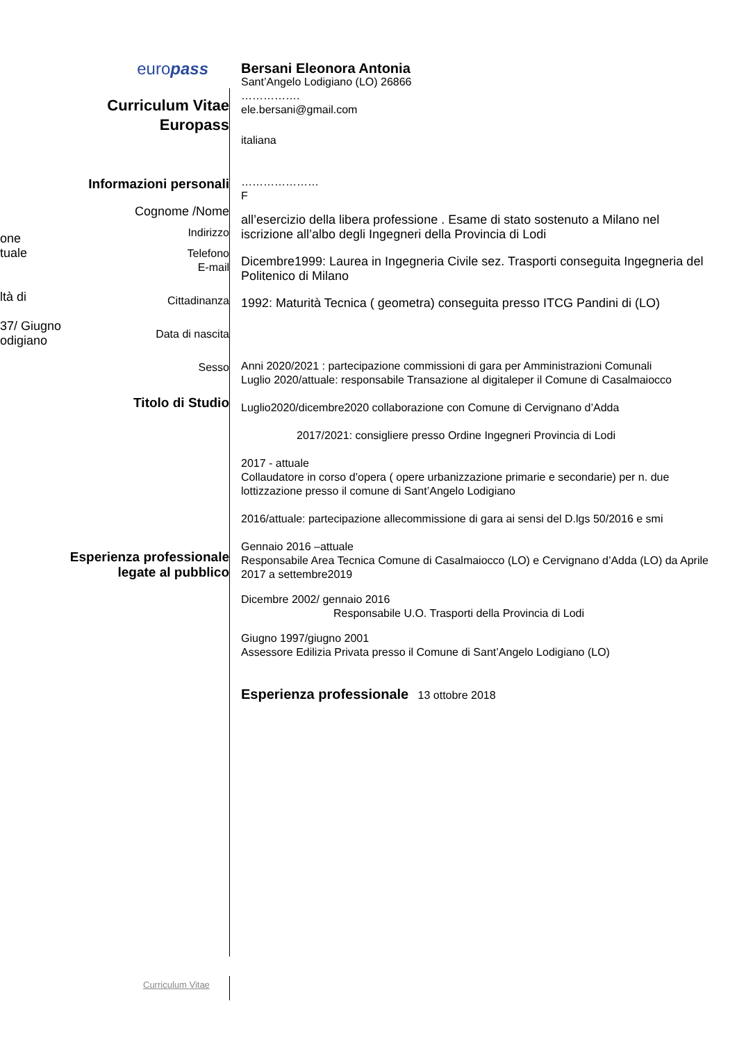one
tuale
ltà di
37/ Giugno
odigiano
europass
Curriculum Vitae
Europass
Informazioni personali
Cognome /Nome
Indirizzo
Telefono
E-mail
Cittadinanza
Data di nascita
Sesso
Titolo di Studio
Esperienza professionale legate al pubblico
Bersani Eleonora Antonia
Sant’Angelo Lodigiano (LO) 26866
…………….
ele.bersani@gmail.com
italiana
…………………
F
all’esercizio della libera professione . Esame di stato sostenuto a Milano nel iscrizione all’albo degli Ingegneri della Provincia di Lodi
Dicembre1999: Laurea in Ingegneria Civile sez. Trasporti conseguita Ingegneria del Politenico di Milano
1992: Maturità Tecnica ( geometra) conseguita presso ITCG Pandini di (LO)
Anni 2020/2021 : partecipazione commissioni di gara per Amministrazioni Comunali
Luglio 2020/attuale: responsabile Transazione al digitaleper il Comune di Casalmaiocco
Luglio2020/dicembre2020 collaborazione con Comune di Cervignano d’Adda
2017/2021: consigliere presso Ordine Ingegneri Provincia di Lodi
2017 - attuale
Collaudatore in corso d’opera ( opere urbanizzazione primarie e secondarie) per n. due lottizzazione presso il comune di Sant’Angelo Lodigiano
2016/attuale: partecipazione allecommissione di gara ai sensi del D.lgs 50/2016 e smi
Gennaio 2016 –attuale
Responsabile Area Tecnica Comune di Casalmaiocco (LO) e Cervignano d’Adda (LO) da Aprile 2017 a settembre2019
Dicembre 2002/ gennaio 2016
Responsabile U.O. Trasporti della Provincia di Lodi
Giugno 1997/giugno 2001
Assessore Edilizia Privata presso il Comune di Sant’Angelo Lodigiano (LO)
Esperienza professionale 13 ottobre 2018
Curriculum Vitae